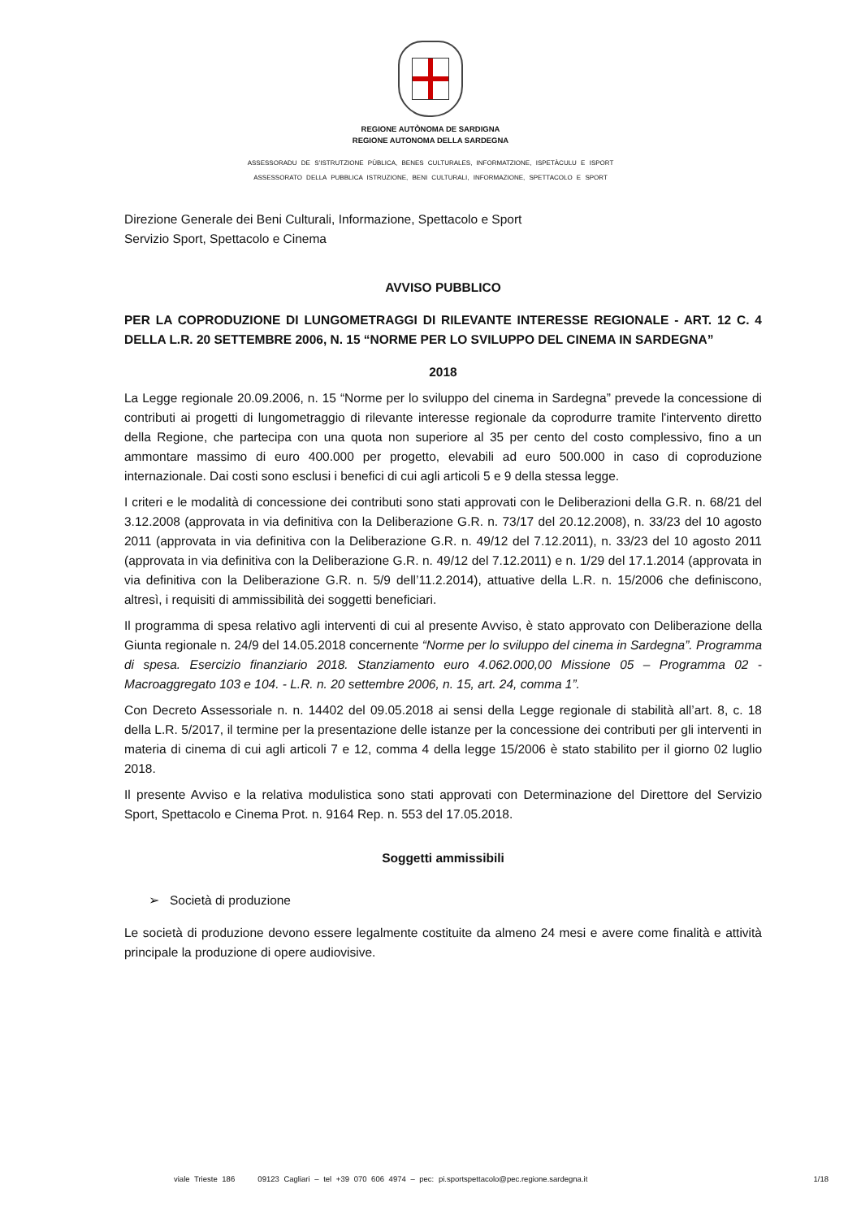REGIONE AUTÒNOMA DE SARDIGNA
REGIONE AUTONOMA DELLA SARDEGNA
ASSESSORADU DE S’ISTRUTZIONE PÙBLICA, BENES CULTURALES, INFORMATZIONE, ISPETÀCULU E ISPORT
ASSESSORATO DELLA PUBBLICA ISTRUZIONE, BENI CULTURALI, INFORMAZIONE, SPETTACOLO E SPORT
Direzione Generale dei Beni Culturali, Informazione, Spettacolo e Sport
Servizio Sport, Spettacolo e Cinema
AVVISO PUBBLICO
PER LA COPRODUZIONE DI LUNGOMETRAGGI DI RILEVANTE INTERESSE REGIONALE - ART. 12 C. 4 DELLA L.R. 20 SETTEMBRE 2006, N. 15 “NORME PER LO SVILUPPO DEL CINEMA IN SARDEGNA”
2018
La Legge regionale 20.09.2006, n. 15 “Norme per lo sviluppo del cinema in Sardegna” prevede la concessione di contributi ai progetti di lungometraggio di rilevante interesse regionale da coprodurre tramite l'intervento diretto della Regione, che partecipa con una quota non superiore al 35 per cento del costo complessivo, fino a un ammontare massimo di euro 400.000 per progetto, elevabili ad euro 500.000 in caso di coproduzione internazionale. Dai costi sono esclusi i benefici di cui agli articoli 5 e 9 della stessa legge.
I criteri e le modalità di concessione dei contributi sono stati approvati con le Deliberazioni della G.R. n. 68/21 del 3.12.2008 (approvata in via definitiva con la Deliberazione G.R. n. 73/17 del 20.12.2008), n. 33/23 del 10 agosto 2011 (approvata in via definitiva con la Deliberazione G.R. n. 49/12 del 7.12.2011), n. 33/23 del 10 agosto 2011 (approvata in via definitiva con la Deliberazione G.R. n. 49/12 del 7.12.2011) e n. 1/29 del 17.1.2014 (approvata in via definitiva con la Deliberazione G.R. n. 5/9 dell’11.2.2014), attuative della L.R. n. 15/2006 che definiscono, altresì, i requisiti di ammissibilità dei soggetti beneficiari.
Il programma di spesa relativo agli interventi di cui al presente Avviso, è stato approvato con Deliberazione della Giunta regionale n. 24/9 del 14.05.2018 concernente “Norme per lo sviluppo del cinema in Sardegna”. Programma di spesa. Esercizio finanziario 2018. Stanziamento euro 4.062.000,00 Missione 05 – Programma 02 - Macroaggregato 103 e 104. - L.R. n. 20 settembre 2006, n. 15, art. 24, comma 1”.
Con Decreto Assessoriale n. n. 14402 del 09.05.2018 ai sensi della Legge regionale di stabilità all’art. 8, c. 18 della L.R. 5/2017, il termine per la presentazione delle istanze per la concessione dei contributi per gli interventi in materia di cinema di cui agli articoli 7 e 12, comma 4 della legge 15/2006 è stato stabilito per il giorno 02 luglio 2018.
Il presente Avviso e la relativa modulistica sono stati approvati con Determinazione del Direttore del Servizio Sport, Spettacolo e Cinema Prot. n. 9164 Rep. n. 553 del 17.05.2018.
Soggetti ammissibili
➢ Società di produzione
Le società di produzione devono essere legalmente costituite da almeno 24 mesi e avere come finalità e attività principale la produzione di opere audiovisive.
viale Trieste 186 09123 Cagliari – tel +39 070 606 4974 – pec: pi.sportspettacolo@pec.regione.sardegna.it 1/18